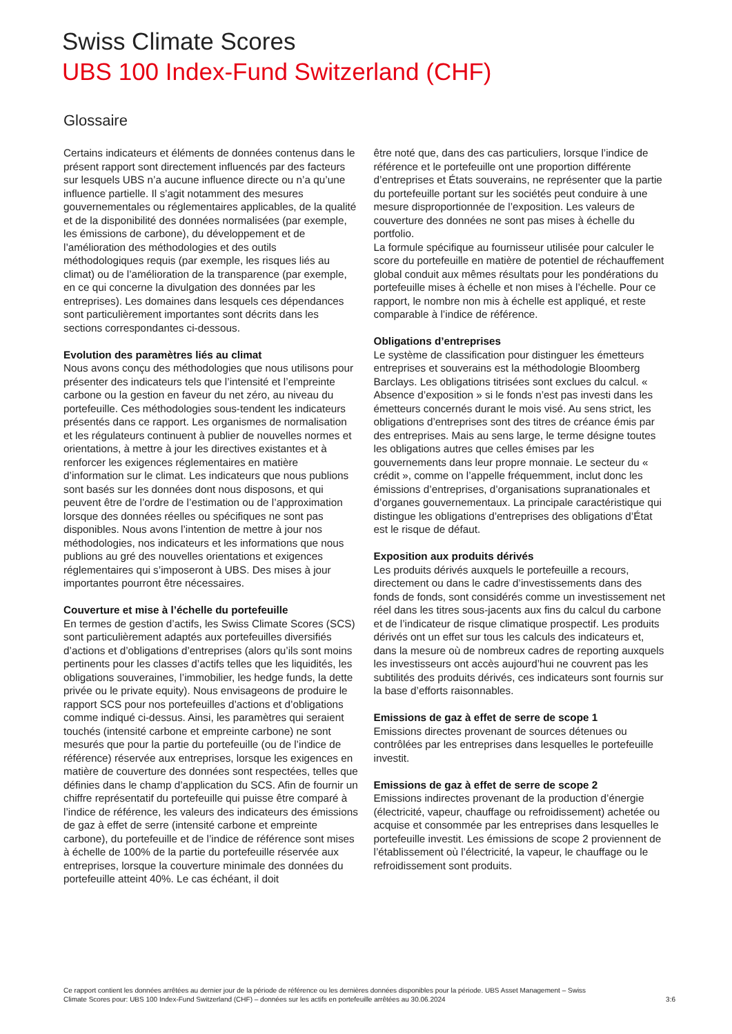Swiss Climate Scores
UBS 100 Index-Fund Switzerland (CHF)
Glossaire
Certains indicateurs et éléments de données contenus dans le présent rapport sont directement influencés par des facteurs sur lesquels UBS n’a aucune influence directe ou n’a qu’une influence partielle. Il s’agit notamment des mesures gouvernementales ou réglementaires applicables, de la qualité et de la disponibilité des données normalisées (par exemple, les émissions de carbone), du développement et de l’amélioration des méthodologies et des outils méthodologiques requis (par exemple, les risques liés au climat) ou de l’amélioration de la transparence (par exemple, en ce qui concerne la divulgation des données par les entreprises). Les domaines dans lesquels ces dépendances sont particulièrement importantes sont décrits dans les sections correspondantes ci-dessous.
Evolution des paramètres liés au climat
Nous avons conçu des méthodologies que nous utilisons pour présenter des indicateurs tels que l’intensité et l’empreinte carbone ou la gestion en faveur du net zéro, au niveau du portefeuille. Ces méthodologies sous-tendent les indicateurs présentés dans ce rapport. Les organismes de normalisation et les régulateurs continuent à publier de nouvelles normes et orientations, à mettre à jour les directives existantes et à renforcer les exigences réglementaires en matière d’information sur le climat. Les indicateurs que nous publions sont basés sur les données dont nous disposons, et qui peuvent être de l’ordre de l’estimation ou de l’approximation lorsque des données réelles ou spécifiques ne sont pas disponibles. Nous avons l’intention de mettre à jour nos méthodologies, nos indicateurs et les informations que nous publions au gré des nouvelles orientations et exigences réglementaires qui s’imposeront à UBS. Des mises à jour importantes pourront être nécessaires.
Couverture et mise à l’échelle du portefeuille
En termes de gestion d’actifs, les Swiss Climate Scores (SCS) sont particulièrement adaptés aux portefeuilles diversifiés d’actions et d’obligations d’entreprises (alors qu’ils sont moins pertinents pour les classes d’actifs telles que les liquidités, les obligations souveraines, l’immobilier, les hedge funds, la dette privée ou le private equity). Nous envisageons de produire le rapport SCS pour nos portefeuilles d’actions et d’obligations comme indiqué ci-dessus. Ainsi, les paramètres qui seraient touchés (intensité carbone et empreinte carbone) ne sont mesurés que pour la partie du portefeuille (ou de l’indice de référence) réservée aux entreprises, lorsque les exigences en matière de couverture des données sont respectées, telles que définies dans le champ d’application du SCS. Afin de fournir un chiffre représentatif du portefeuille qui puisse être comparé à l’indice de référence, les valeurs des indicateurs des émissions de gaz à effet de serre (intensité carbone et empreinte carbone), du portefeuille et de l’indice de référence sont mises à échelle de 100% de la partie du portefeuille réservée aux entreprises, lorsque la couverture minimale des données du portefeuille atteint 40%. Le cas échéant, il doit
être noté que, dans des cas particuliers, lorsque l’indice de référence et le portefeuille ont une proportion différente d’entreprises et États souverains, ne représenter que la partie du portefeuille portant sur les sociétés peut conduire à une mesure disproportionnée de l’exposition. Les valeurs de couverture des données ne sont pas mises à échelle du portfolio.
La formule spécifique au fournisseur utilisée pour calculer le score du portefeuille en matière de potentiel de réchauffement global conduit aux mêmes résultats pour les pondérations du portefeuille mises à échelle et non mises à l’échelle. Pour ce rapport, le nombre non mis à échelle est appliqué, et reste comparable à l’indice de référence.
Obligations d’entreprises
Le système de classification pour distinguer les émetteurs entreprises et souverains est la méthodologie Bloomberg Barclays. Les obligations titrisées sont exclues du calcul. « Absence d’exposition » si le fonds n’est pas investi dans les émetteurs concernés durant le mois visé. Au sens strict, les obligations d’entreprises sont des titres de créance émis par des entreprises. Mais au sens large, le terme désigne toutes les obligations autres que celles émises par les gouvernements dans leur propre monnaie. Le secteur du « crédit », comme on l’appelle fréquemment, inclut donc les émissions d’entreprises, d’organisations supranationales et d’organes gouvernementaux. La principale caractéristique qui distingue les obligations d’entreprises des obligations d’État est le risque de défaut.
Exposition aux produits dérivés
Les produits dérivés auxquels le portefeuille a recours, directement ou dans le cadre d’investissements dans des fonds de fonds, sont considérés comme un investissement net réel dans les titres sous-jacents aux fins du calcul du carbone et de l’indicateur de risque climatique prospectif. Les produits dérivés ont un effet sur tous les calculs des indicateurs et, dans la mesure où de nombreux cadres de reporting auxquels les investisseurs ont accès aujourd’hui ne couvrent pas les subtilités des produits dérivés, ces indicateurs sont fournis sur la base d’efforts raisonnables.
Emissions de gaz à effet de serre de scope 1
Emissions directes provenant de sources détenues ou contrôlées par les entreprises dans lesquelles le portefeuille investit.
Emissions de gaz à effet de serre de scope 2
Emissions indirectes provenant de la production d’énergie (électricité, vapeur, chauffage ou refroidissement) achetée ou acquise et consommée par les entreprises dans lesquelles le portefeuille investit. Les émissions de scope 2 proviennent de l’établissement où l’électricité, la vapeur, le chauffage ou le refroidissement sont produits.
Ce rapport contient les données arrêtées au dernier jour de la période de référence ou les dernières données disponibles pour la période. UBS Asset Management – Swiss
Climate Scores pour: UBS 100 Index-Fund Switzerland (CHF) – données sur les actifs en portefeuille arrêtées au 30.06.2024
3:6